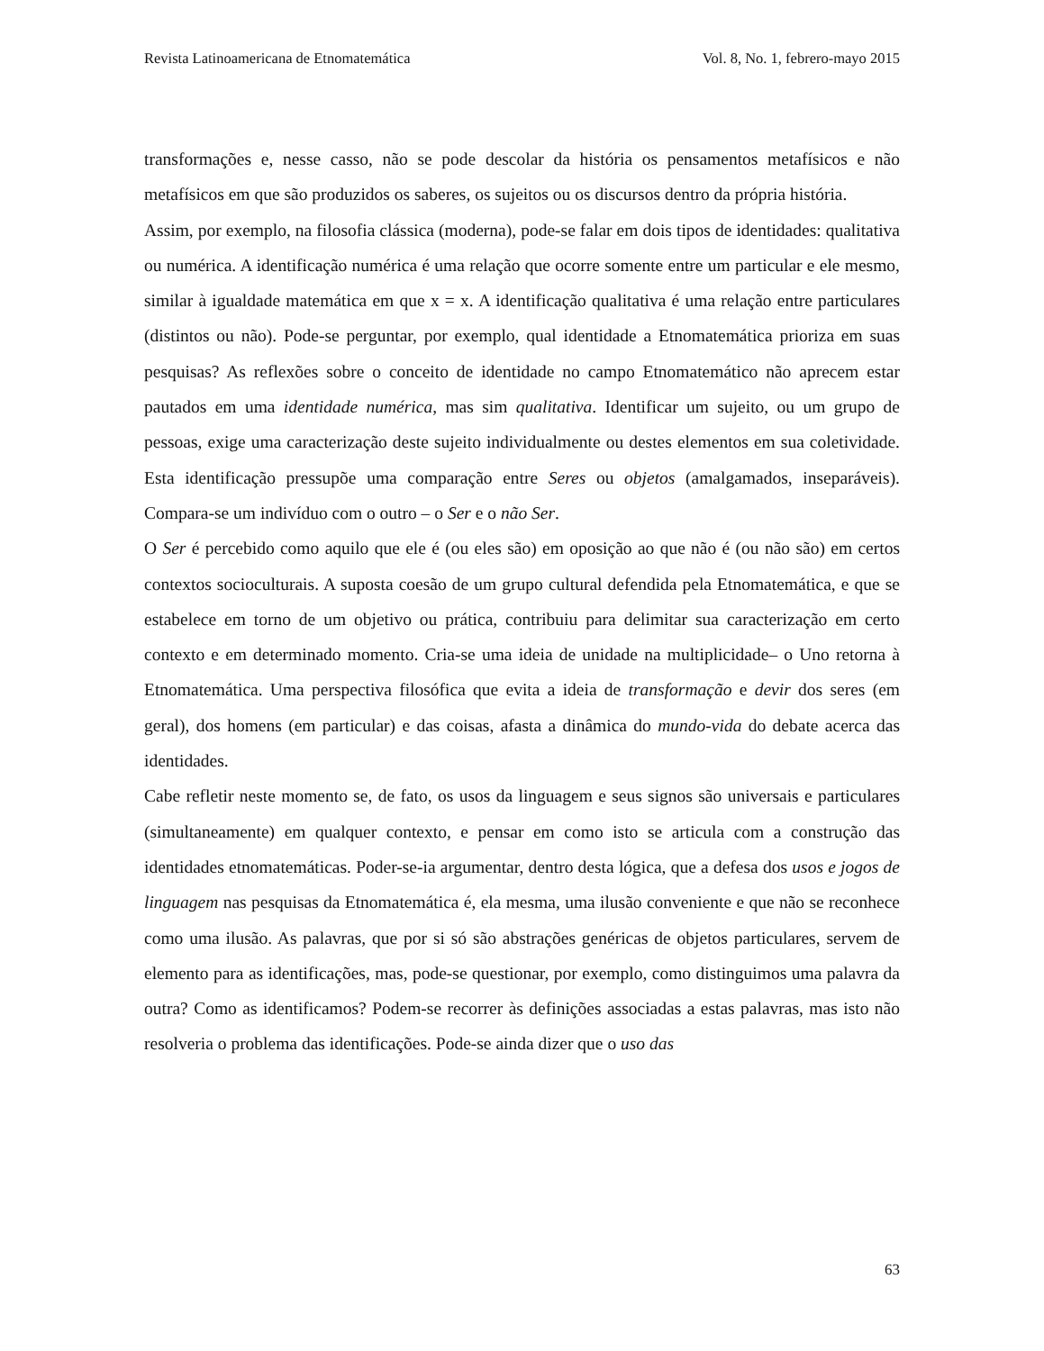Revista Latinoamericana de Etnomatemática Vol. 8, No. 1, febrero-mayo 2015
transformações e, nesse casso, não se pode descolar da história os pensamentos metafísicos e não metafísicos em que são produzidos os saberes, os sujeitos ou os discursos dentro da própria história.
Assim, por exemplo, na filosofia clássica (moderna), pode-se falar em dois tipos de identidades: qualitativa ou numérica. A identificação numérica é uma relação que ocorre somente entre um particular e ele mesmo, similar à igualdade matemática em que x = x. A identificação qualitativa é uma relação entre particulares (distintos ou não). Pode-se perguntar, por exemplo, qual identidade a Etnomatemática prioriza em suas pesquisas? As reflexões sobre o conceito de identidade no campo Etnomatemático não aprecem estar pautados em uma identidade numérica, mas sim qualitativa. Identificar um sujeito, ou um grupo de pessoas, exige uma caracterização deste sujeito individualmente ou destes elementos em sua coletividade. Esta identificação pressupõe uma comparação entre Seres ou objetos (amalgamados, inseparáveis). Compara-se um indivíduo com o outro – o Ser e o não Ser.
O Ser é percebido como aquilo que ele é (ou eles são) em oposição ao que não é (ou não são) em certos contextos socioculturais. A suposta coesão de um grupo cultural defendida pela Etnomatemática, e que se estabelece em torno de um objetivo ou prática, contribuiu para delimitar sua caracterização em certo contexto e em determinado momento. Cria-se uma ideia de unidade na multiplicidade– o Uno retorna à Etnomatemática. Uma perspectiva filosófica que evita a ideia de transformação e devir dos seres (em geral), dos homens (em particular) e das coisas, afasta a dinâmica do mundo-vida do debate acerca das identidades.
Cabe refletir neste momento se, de fato, os usos da linguagem e seus signos são universais e particulares (simultaneamente) em qualquer contexto, e pensar em como isto se articula com a construção das identidades etnomatemáticas. Poder-se-ia argumentar, dentro desta lógica, que a defesa dos usos e jogos de linguagem nas pesquisas da Etnomatemática é, ela mesma, uma ilusão conveniente e que não se reconhece como uma ilusão. As palavras, que por si só são abstrações genéricas de objetos particulares, servem de elemento para as identificações, mas, pode-se questionar, por exemplo, como distinguimos uma palavra da outra? Como as identificamos? Podem-se recorrer às definições associadas a estas palavras, mas isto não resolveria o problema das identificações. Pode-se ainda dizer que o uso das
63